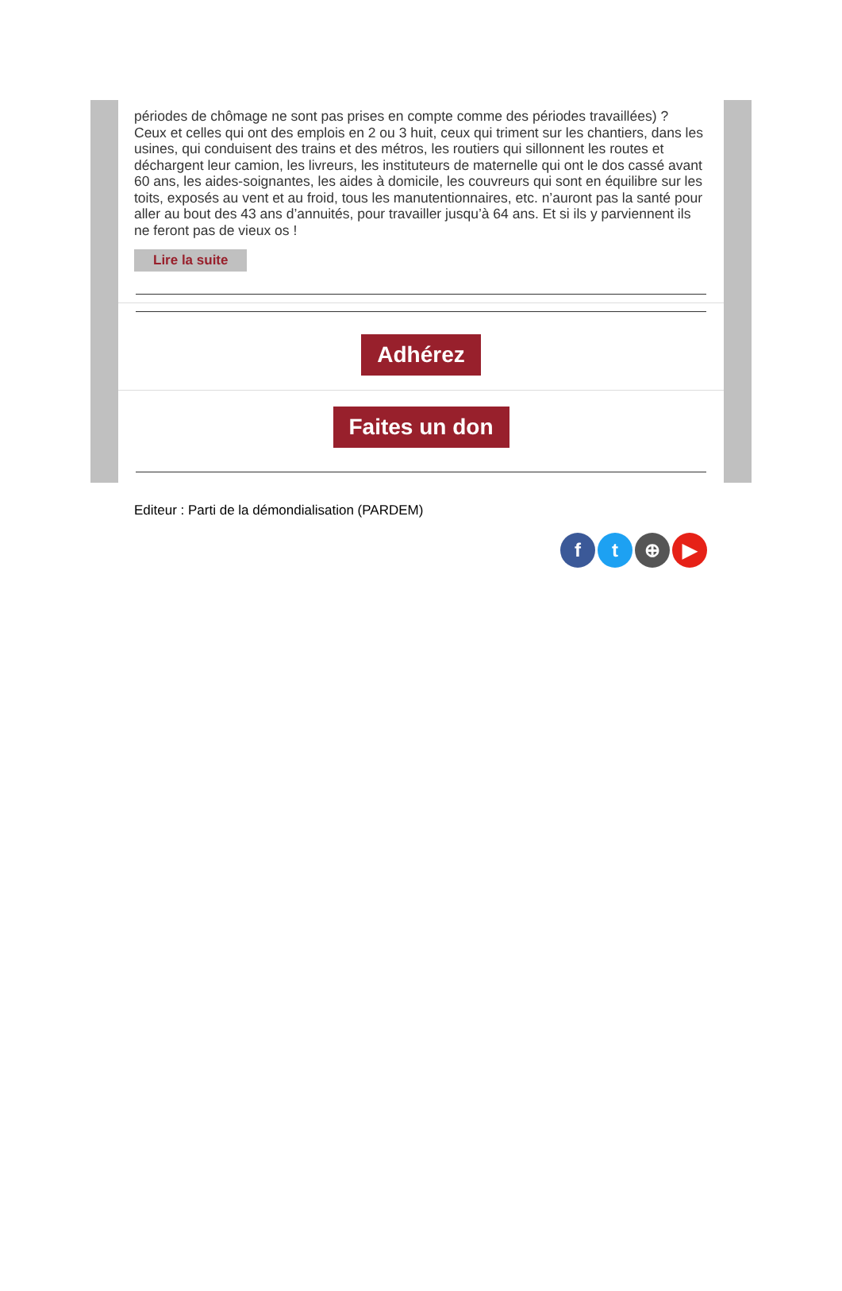périodes de chômage ne sont pas prises en compte comme des périodes travaillées) ?
Ceux et celles qui ont des emplois en 2 ou 3 huit, ceux qui triment sur les chantiers, dans les usines, qui conduisent des trains et des métros, les routiers qui sillonnent les routes et déchargent leur camion, les livreurs, les instituteurs de maternelle qui ont le dos cassé avant 60 ans, les aides-soignantes, les aides à domicile, les couvreurs qui sont en équilibre sur les toits, exposés au vent et au froid, tous les manutentionnaires, etc. n’auront pas la santé pour aller au bout des 43 ans d’annuités, pour travailler jusqu’à 64 ans. Et si ils y parviennent ils ne feront pas de vieux os !
Lire la suite
Adhérez
Faites un don
Editeur : Parti de la démondialisation (PARDEM)
f t ⊕ ▶